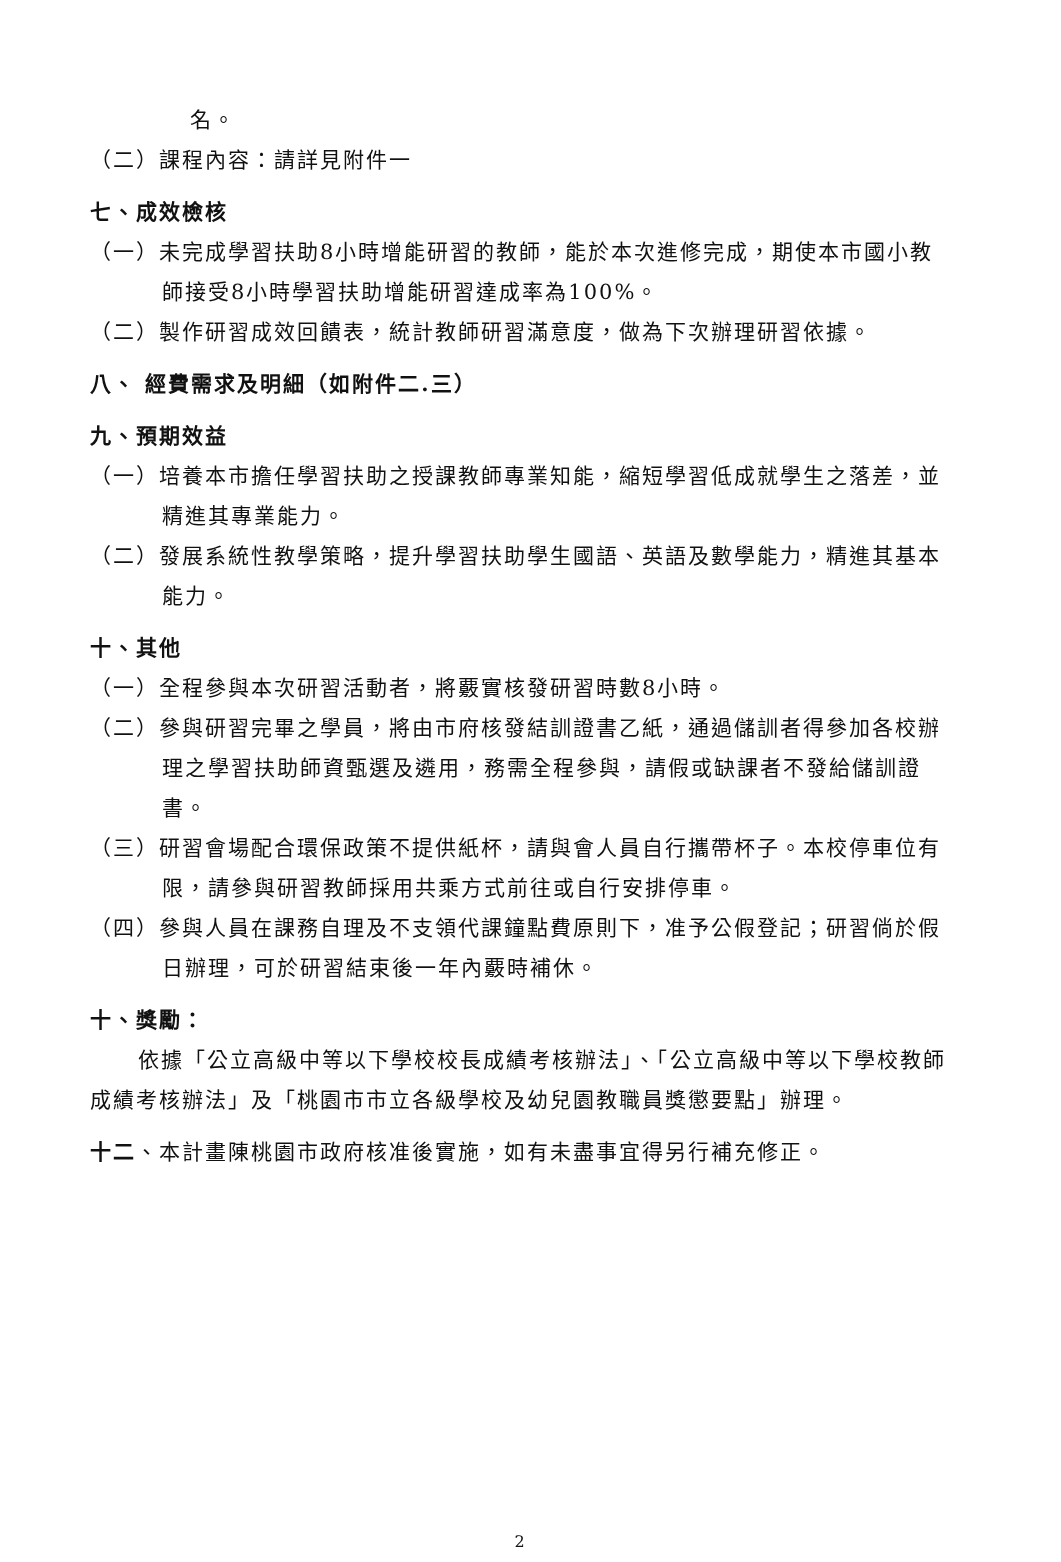名。
（二）課程內容：請詳見附件一
七、成效檢核
（一）未完成學習扶助8小時增能研習的教師，能於本次進修完成，期使本市國小教師接受8小時學習扶助增能研習達成率為100%。
（二）製作研習成效回饋表，統計教師研習滿意度，做為下次辦理研習依據。
八、 經費需求及明細（如附件二.三）
九、預期效益
（一）培養本市擔任學習扶助之授課教師專業知能，縮短學習低成就學生之落差，並精進其專業能力。
（二）發展系統性教學策略，提升學習扶助學生國語、英語及數學能力，精進其基本能力。
十、其他
（一）全程參與本次研習活動者，將覈實核發研習時數8小時。
（二）參與研習完畢之學員，將由市府核發結訓證書乙紙，通過儲訓者得參加各校辦理之學習扶助師資甄選及遴用，務需全程參與，請假或缺課者不發給儲訓證書。
（三）研習會場配合環保政策不提供紙杯，請與會人員自行攜帶杯子。本校停車位有限，請參與研習教師採用共乘方式前往或自行安排停車。
（四）參與人員在課務自理及不支領代課鐘點費原則下，准予公假登記；研習倘於假日辦理，可於研習結束後一年內覈時補休。
十、獎勵：
依據「公立高級中等以下學校校長成績考核辦法」、「公立高級中等以下學校教師成績考核辦法」及「桃園市市立各級學校及幼兒園教職員獎懲要點」辦理。
十二、本計畫陳桃園市政府核准後實施，如有未盡事宜得另行補充修正。
2